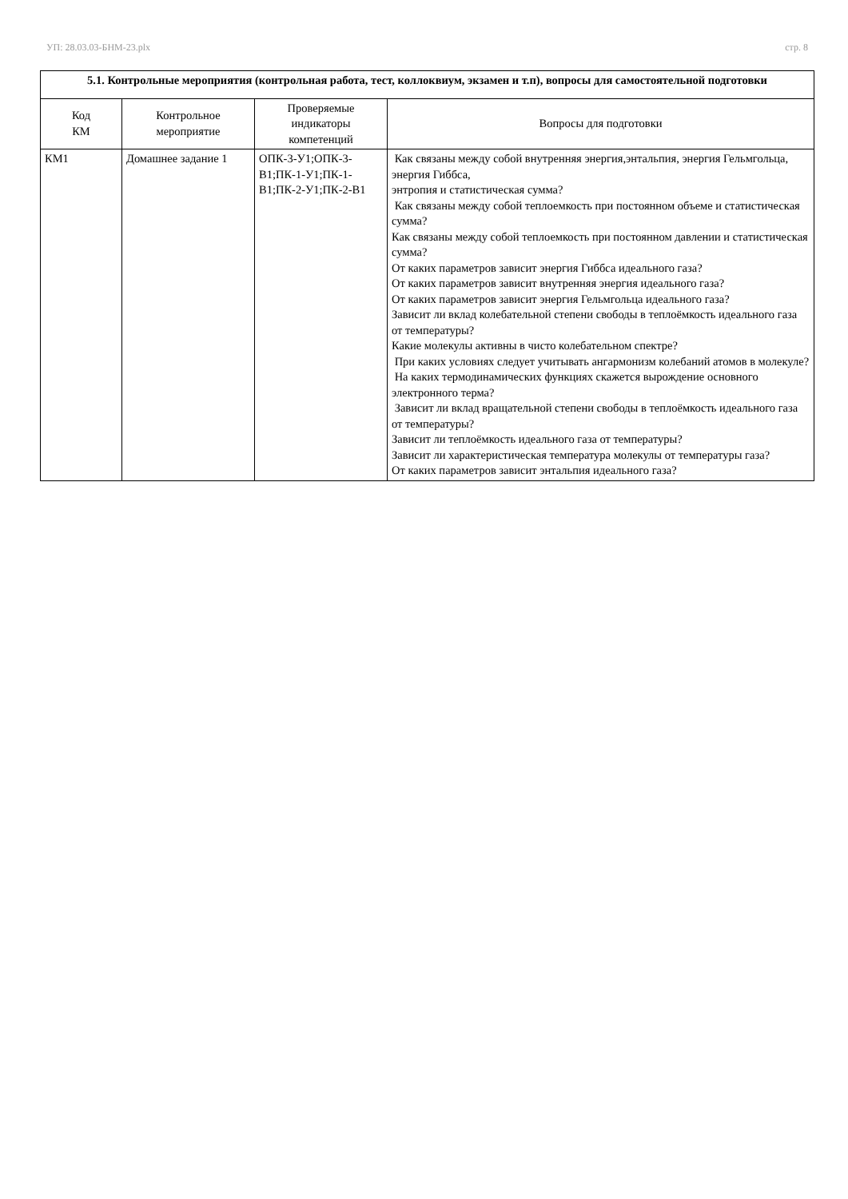УП: 28.03.03-БНМ-23.plx стр. 8
| 5.1. Контрольные мероприятия (контрольная работа, тест, коллоквиум, экзамен и т.п), вопросы для самостоятельной подготовки | | | |
| Код КМ | Контрольное мероприятие | Проверяемые индикаторы компетенций | Вопросы для подготовки |
| КМ1 | Домашнее задание 1 | ОПК-3-У1;ОПК-3-В1;ПК-1-У1;ПК-1-В1;ПК-2-У1;ПК-2-В1 | Как связаны между собой внутренняя энергия,энтальпия, энергия Гельмгольца, энергия Гиббса, энтропия и статистическая сумма? Как связаны между собой теплоемкость при постоянном объеме и статистическая сумма? Как связаны между собой теплоемкость при постоянном давлении и статистическая сумма? От каких параметров зависит энергия Гиббса идеального газа? От каких параметров зависит внутренняя энергия идеального газа? От каких параметров зависит энергия Гельмгольца идеального газа? Зависит ли вклад колебательной степени свободы в теплоёмкость идеального газа от температуры? Какие молекулы активны в чисто колебательном спектре? При каких условиях следует учитывать ангармонизм колебаний атомов в молекуле? На каких термодинамических функциях скажется вырождение основного электронного терма? Зависит ли вклад вращательной степени свободы в теплоёмкость идеального газа от температуры? Зависит ли теплоёмкость идеального газа от температуры? Зависит ли характеристическая температура молекулы от температуры газа? От каких параметров зависит энтальпия идеального газа? |